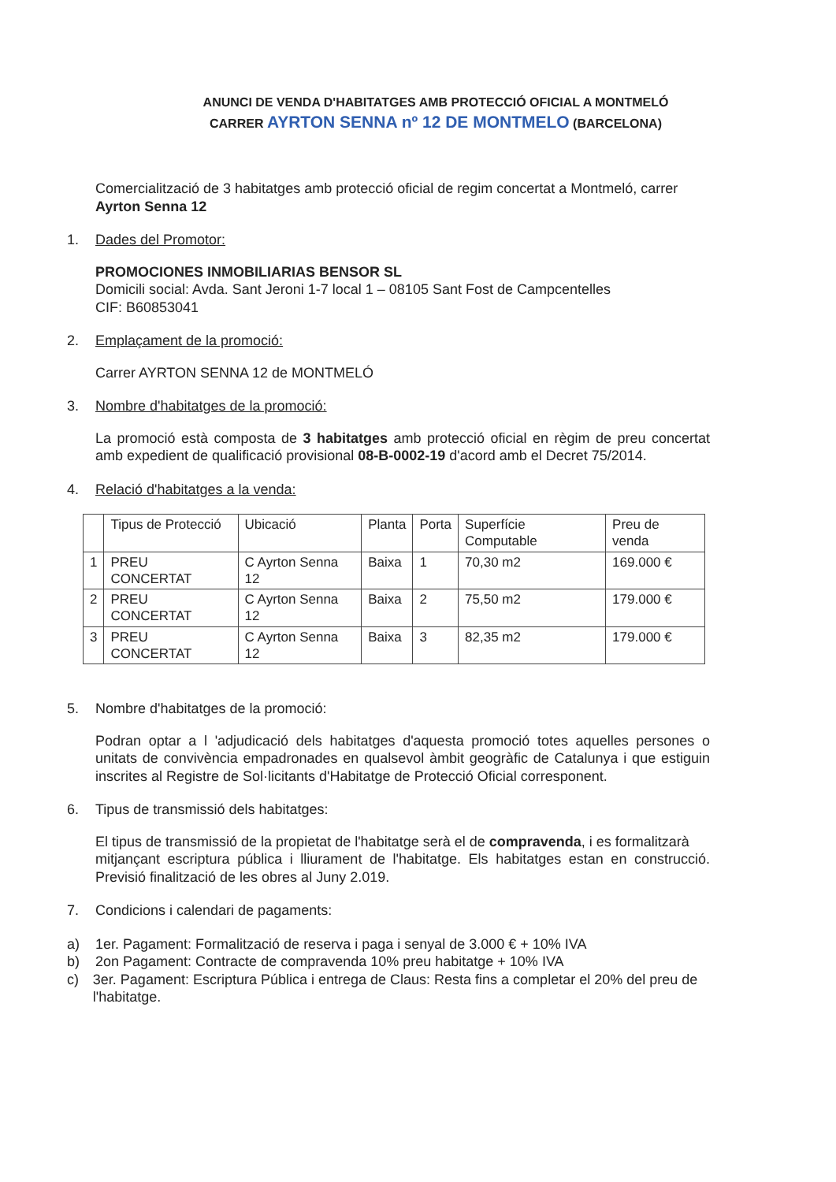ANUNCI DE VENDA D'HABITATGES AMB PROTECCIÓ OFICIAL A MONTMELÓ
CARRER AYRTON SENNA nº 12 DE MONTMELO (BARCELONA)
Comercialització de 3 habitatges amb protecció oficial de regim concertat a Montmeló, carrer Ayrton Senna 12
1. Dades del Promotor:
PROMOCIONES INMOBILIARIAS BENSOR SL
Domicili social: Avda. Sant Jeroni 1-7 local 1 – 08105 Sant Fost de Campcentelles
CIF: B60853041
2. Emplaçament de la promoció:
Carrer AYRTON SENNA 12 de MONTMELÓ
3. Nombre d'habitatges de la promoció:
La promoció està composta de 3 habitatges amb protecció oficial en règim de preu concertat amb expedient de qualificació provisional 08-B-0002-19 d'acord amb el Decret 75/2014.
4. Relació d'habitatges a la venda:
| | Tipus de Protecció | Ubicació | Planta | Porta | Superfície Computable | Preu de venda |
| --- | --- | --- | --- | --- | --- | --- |
| 1 | PREU CONCERTAT | C Ayrton Senna 12 | Baixa | 1 | 70,30 m2 | 169.000 € |
| 2 | PREU CONCERTAT | C Ayrton Senna 12 | Baixa | 2 | 75,50 m2 | 179.000 € |
| 3 | PREU CONCERTAT | C Ayrton Senna 12 | Baixa | 3 | 82,35 m2 | 179.000 € |
5. Nombre d'habitatges de la promoció:
Podran optar a l 'adjudicació dels habitatges d'aquesta promoció totes aquelles persones o unitats de convivència empadronades en qualsevol àmbit geogràfic de Catalunya i que estiguin inscrites al Registre de Sol·licitants d'Habitatge de Protecció Oficial corresponent.
6. Tipus de transmissió dels habitatges:
El tipus de transmissió de la propietat de l'habitatge serà el de compravenda, i es formalitzarà
mitjançant escriptura pública i lliurament de l'habitatge. Els habitatges estan en construcció. Previsió finalització de les obres al Juny 2.019.
7. Condicions i calendari de pagaments:
a) 1er. Pagament: Formalització de reserva i paga i senyal de 3.000 € + 10% IVA
b) 2on Pagament: Contracte de compravenda 10% preu habitatge + 10% IVA
c) 3er. Pagament: Escriptura Pública i entrega de Claus: Resta fins a completar el 20% del preu de l'habitatge.